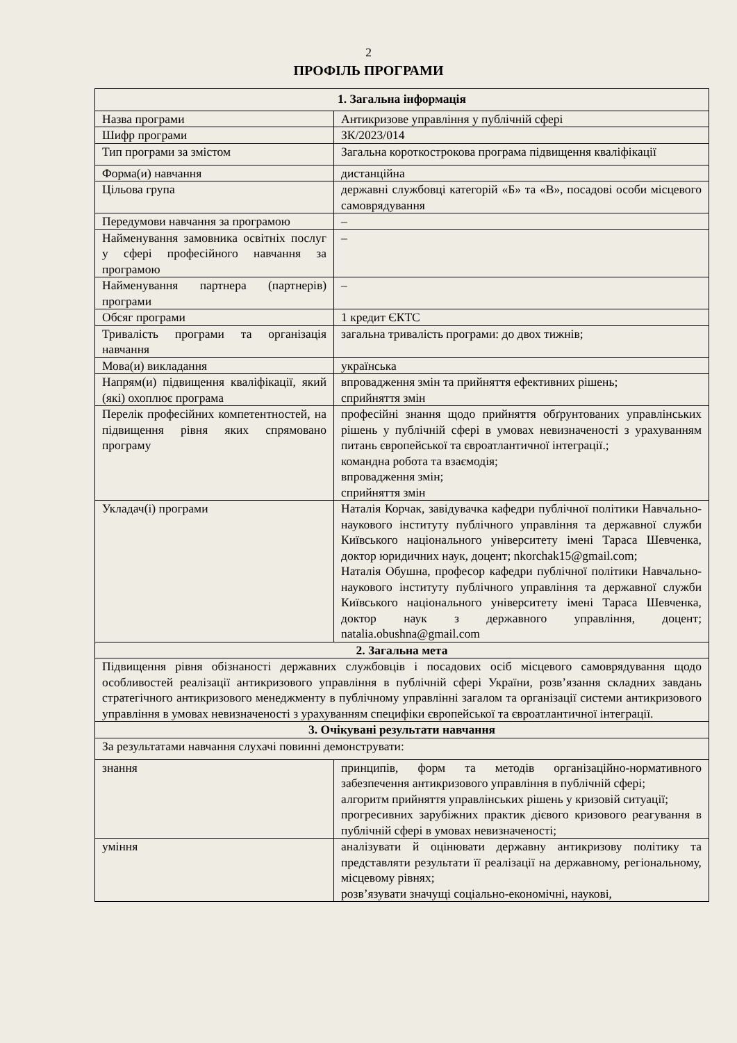2
ПРОФІЛЬ ПРОГРАМИ
| 1. Загальна інформація | |
| --- | --- |
| Назва програми | Антикризове управління у публічній сфері |
| Шифр програми | ЗК/2023/014 |
| Тип програми за змістом | Загальна короткострокова програма підвищення кваліфікації |
| Форма(и) навчання | дистанційна |
| Цільова група | державні службовці категорій «Б» та «В», посадові особи місцевого самоврядування |
| Передумови навчання за програмою | – |
| Найменування замовника освітніх послуг у сфері професійного навчання за програмою | – |
| Найменування партнера (партнерів) програми | – |
| Обсяг програми | 1 кредит ЄКТС |
| Тривалість програми та організація навчання | загальна тривалість програми: до двох тижнів; |
| Мова(и) викладання | українська |
| Напрям(и) підвищення кваліфікації, який (які) охоплює програма | впровадження змін та прийняття ефективних рішень; сприйняття змін |
| Перелік професійних компетентностей, на підвищення рівня яких спрямовано програму | професійні знання щодо прийняття обґрунтованих управлінських рішень у публічній сфері в умовах невизначеності з урахуванням питань європейської та євроатлантичної інтеграції.; командна робота та взаємодія; впровадження змін; сприйняття змін |
| Укладач(і) програми | Наталія Корчак, завідувачка кафедри публічної політики Навчально-наукового інституту публічного управління та державної служби Київського національного університету імені Тараса Шевченка, доктор юридичних наук, доцент; nkorchak15@gmail.com; Наталія Обушна, професор кафедри публічної політики Навчально-наукового інституту публічного управління та державної служби Київського національного університету імені Тараса Шевченка, доктор наук з державного управління, доцент; natalia.obushna@gmail.com |
| 2. Загальна мета | |
| Підвищення рівня обізнаності державних службовців і посадових осіб місцевого самоврядування щодо особливостей реалізації антикризового управління в публічній сфері України, розв’язання складних завдань стратегічного антикризового менеджменту в публічному управлінні загалом та організації системи антикризового управління в умовах невизначеності з урахуванням специфіки європейської та євроатлантичної інтеграції. | |
| 3. Очікувані результати навчання | |
| За результатами навчання слухачі повинні демонструвати: | |
| знання | принципів, форм та методів організаційно-нормативного забезпечення антикризового управління в публічній сфері; алгоритм прийняття управлінських рішень у кризовій ситуації; прогресивних зарубіжних практик дієвого кризового реагування в публічній сфері в умовах невизначеності; |
| уміння | аналізувати й оцінювати державну антикризову політику та представляти результати її реалізації на державному, регіональному, місцевому рівнях; розв’язувати значущі соціально-економічні, наукові, |